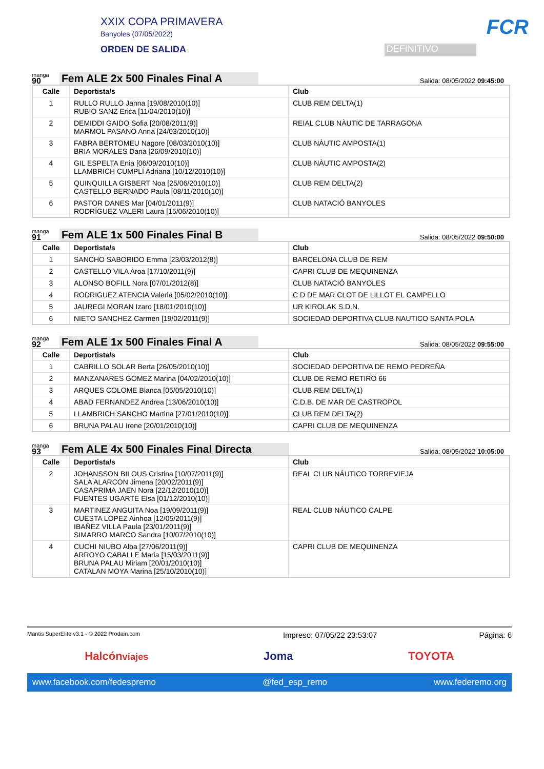XXIX COPA PRIMAVERA
Banyoles (07/05/2022)
ORDEN DE SALIDA
DEFINITIVO
FCR
manga
90
Fem ALE 2x 500 Finales Final A
Salida: 08/05/2022 09:45:00
| Calle | Deportista/s | Club |
| --- | --- | --- |
| 1 | RULLO RULLO Janna [19/08/2010(10)] RUBIO SANZ Erica [11/04/2010(10)] | CLUB REM DELTA(1) |
| 2 | DEMIDDI GAIDO Sofia [20/08/2011(9)] MARMOL PASANO Anna [24/03/2010(10)] | REIAL CLUB NÀUTIC DE TARRAGONA |
| 3 | FABRA BERTOMEU Nagore [08/03/2010(10)] BRIA MORALES Dana [26/09/2010(10)] | CLUB NÀUTIC AMPOSTA(1) |
| 4 | GIL ESPELTA Enia [06/09/2010(10)] LLAMBRICH CUMPLÍ Adriana [10/12/2010(10)] | CLUB NÀUTIC AMPOSTA(2) |
| 5 | QUINQUILLA GISBERT Noa [25/06/2010(10)] CASTELLO BERNADO Paula [08/11/2010(10)] | CLUB REM DELTA(2) |
| 6 | PASTOR DANES Mar [04/01/2011(9)] RODRÍGUEZ VALERI Laura [15/06/2010(10)] | CLUB NATACIÓ BANYOLES |
manga
91
Fem ALE 1x 500 Finales Final B
Salida: 08/05/2022 09:50:00
| Calle | Deportista/s | Club |
| --- | --- | --- |
| 1 | SANCHO SABORIDO Emma [23/03/2012(8)] | BARCELONA CLUB DE REM |
| 2 | CASTELLO VILA Aroa [17/10/2011(9)] | CAPRI CLUB DE MEQUINENZA |
| 3 | ALONSO BOFILL Nora [07/01/2012(8)] | CLUB NATACIÓ BANYOLES |
| 4 | RODRIGUEZ ATENCIA Valeria [05/02/2010(10)] | C D DE MAR CLOT DE LILLOT EL CAMPELLO |
| 5 | JAUREGI MORAN Izaro [18/01/2010(10)] | UR KIROLAK S.D.N. |
| 6 | NIETO SANCHEZ Carmen [19/02/2011(9)] | SOCIEDAD DEPORTIVA CLUB NAUTICO SANTA POLA |
manga
92
Fem ALE 1x 500 Finales Final A
Salida: 08/05/2022 09:55:00
| Calle | Deportista/s | Club |
| --- | --- | --- |
| 1 | CABRILLO SOLAR Berta [26/05/2010(10)] | SOCIEDAD DEPORTIVA DE REMO PEDREÑA |
| 2 | MANZANARES GÓMEZ Marina [04/02/2010(10)] | CLUB DE REMO RETIRO 66 |
| 3 | ARQUES COLOME Blanca [05/05/2010(10)] | CLUB REM DELTA(1) |
| 4 | ABAD FERNANDEZ Andrea [13/06/2010(10)] | C.D.B. DE MAR DE CASTROPOL |
| 5 | LLAMBRICH SANCHO Martina [27/01/2010(10)] | CLUB REM DELTA(2) |
| 6 | BRUNA PALAU Irene [20/01/2010(10)] | CAPRI CLUB DE MEQUINENZA |
manga
93
Fem ALE 4x 500 Finales Final Directa
Salida: 08/05/2022 10:05:00
| Calle | Deportista/s | Club |
| --- | --- | --- |
| 2 | JOHANSSON BILOUS Cristina [10/07/2011(9)] SALA ALARCON Jimena [20/02/2011(9)] CASAPRIMA JAEN Nora [22/12/2010(10)] FUENTES UGARTE Elsa [01/12/2010(10)] | REAL CLUB NÁUTICO TORREVIEJA |
| 3 | MARTINEZ ANGUITA Noa [19/09/2011(9)] CUESTA LOPEZ Ainhoa [12/05/2011(9)] IBAÑEZ VILLA Paula [23/01/2011(9)] SIMARRO MARCO Sandra [10/07/2010(10)] | REAL CLUB NÁUTICO CALPE |
| 4 | CUCHI NIUBO Alba [27/06/2011(9)] ARROYO CABALLE Maria [15/03/2011(9)] BRUNA PALAU Miriam [20/01/2010(10)] CATALAN MOYA Marina [25/10/2010(10)] | CAPRI CLUB DE MEQUINENZA |
Mantis SuperElite v3.1 - © 2022 Prodain.com Impreso: 07/05/22 23:53:07 Página: 6
Halcónviajes Joma TOYOTA
www.facebook.com/fedespremo @fed_esp_remo www.federemo.org